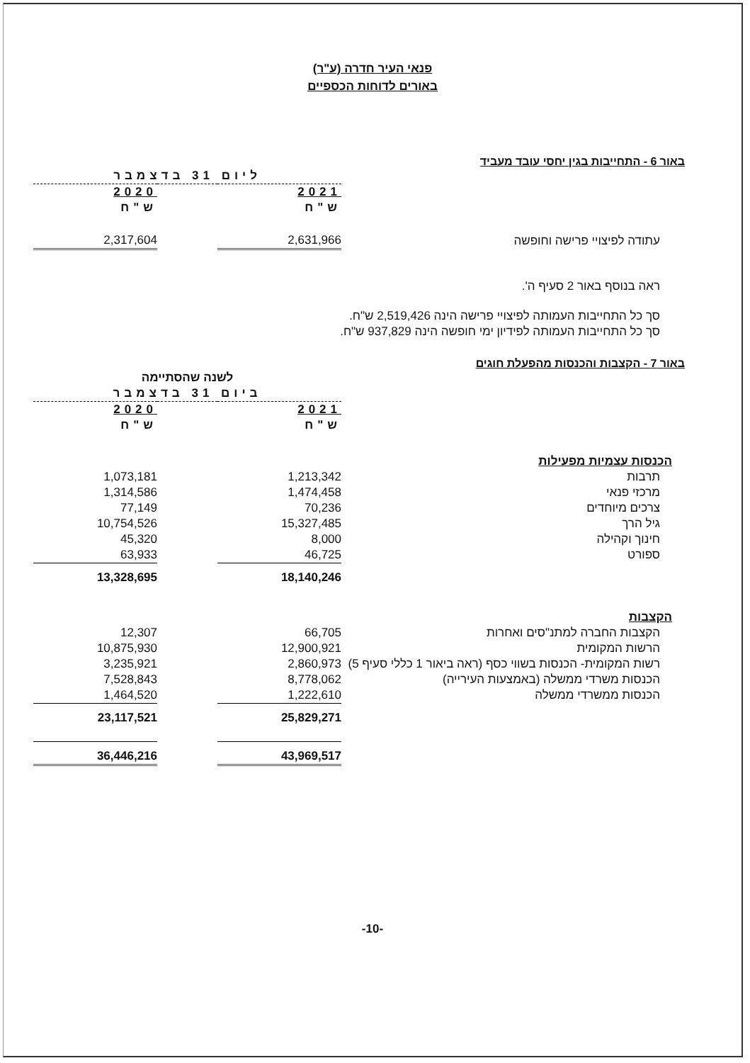פנאי העיר חדרה (ע"ר)
באורים לדוחות הכספיים
באור 6 - התחייבות בגין יחסי עובד מעביד
| | ליום 31 בדצמבר | | |
| | 2021 | | 2020 |
| | ש"ח | | ש"ח |
| עתודה לפיצויי פרישה וחופשה | 2,631,966 | | 2,317,604 |
ראה בנוסף באור 2 סעיף ה'.
סך כל התחייבות העמותה לפיצויי פרישה הינה 2,519,426 ש"ח.
סך כל התחייבות העמותה לפידיון ימי חופשה הינה 937,829 ש"ח.
באור 7 - הקצבות והכנסות מהפעלת חוגים
| | לשנה שהסתיימה | | |
| | ביום 31 בדצמבר | | |
| | 2021 | | 2020 |
| | ש"ח | | ש"ח |
| הכנסות עצמיות מפעילות | | | |
| תרבות | 1,213,342 | | 1,073,181 |
| מרכזי פנאי | 1,474,458 | | 1,314,586 |
| צרכים מיוחדים | 70,236 | | 77,149 |
| גיל הרך | 15,327,485 | | 10,754,526 |
| חינוך וקהילה | 8,000 | | 45,320 |
| ספורט | 46,725 | | 63,933 |
| | 18,140,246 | | 13,328,695 |
| הקצבות | | | |
| הקצבות החברה למתנ"סים ואחרות | 66,705 | | 12,307 |
| הרשות המקומית | 12,900,921 | | 10,875,930 |
| רשות המקומית- הכנסות בשווי כסף (ראה ביאור 1 כללי סעיף 5) | 2,860,973 | | 3,235,921 |
| הכנסות משרדי ממשלה (באמצעות העירייה) | 8,778,062 | | 7,528,843 |
| הכנסות ממשרדי ממשלה | 1,222,610 | | 1,464,520 |
| | 25,829,271 | | 23,117,521 |
| | 43,969,517 | | 36,446,216 |
-10-